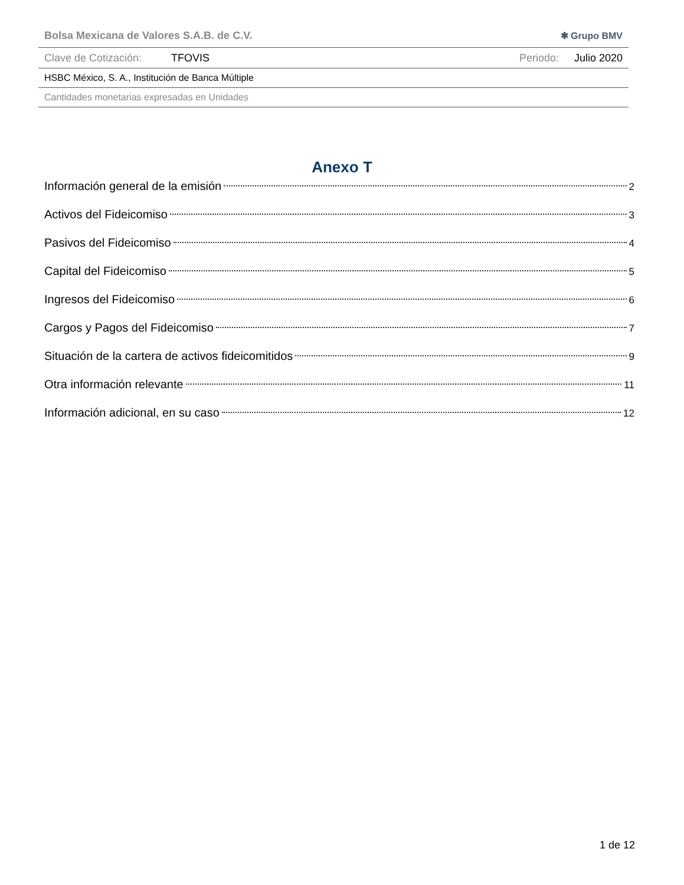Bolsa Mexicana de Valores S.A.B. de C.V. ✱ Grupo BMV
Clave de Cotización: TFOVIS Periodo: Julio 2020
HSBC México, S. A., Institución de Banca Múltiple
Cantidades monetarias expresadas en Unidades
Anexo T
Información general de la emisión 2
Activos del Fideicomiso 3
Pasivos del Fideicomiso 4
Capital del Fideicomiso 5
Ingresos del Fideicomiso 6
Cargos y Pagos del Fideicomiso 7
Situación de la cartera de activos fideicomitidos 9
Otra información relevante 11
Información adicional, en su caso 12
1 de 12